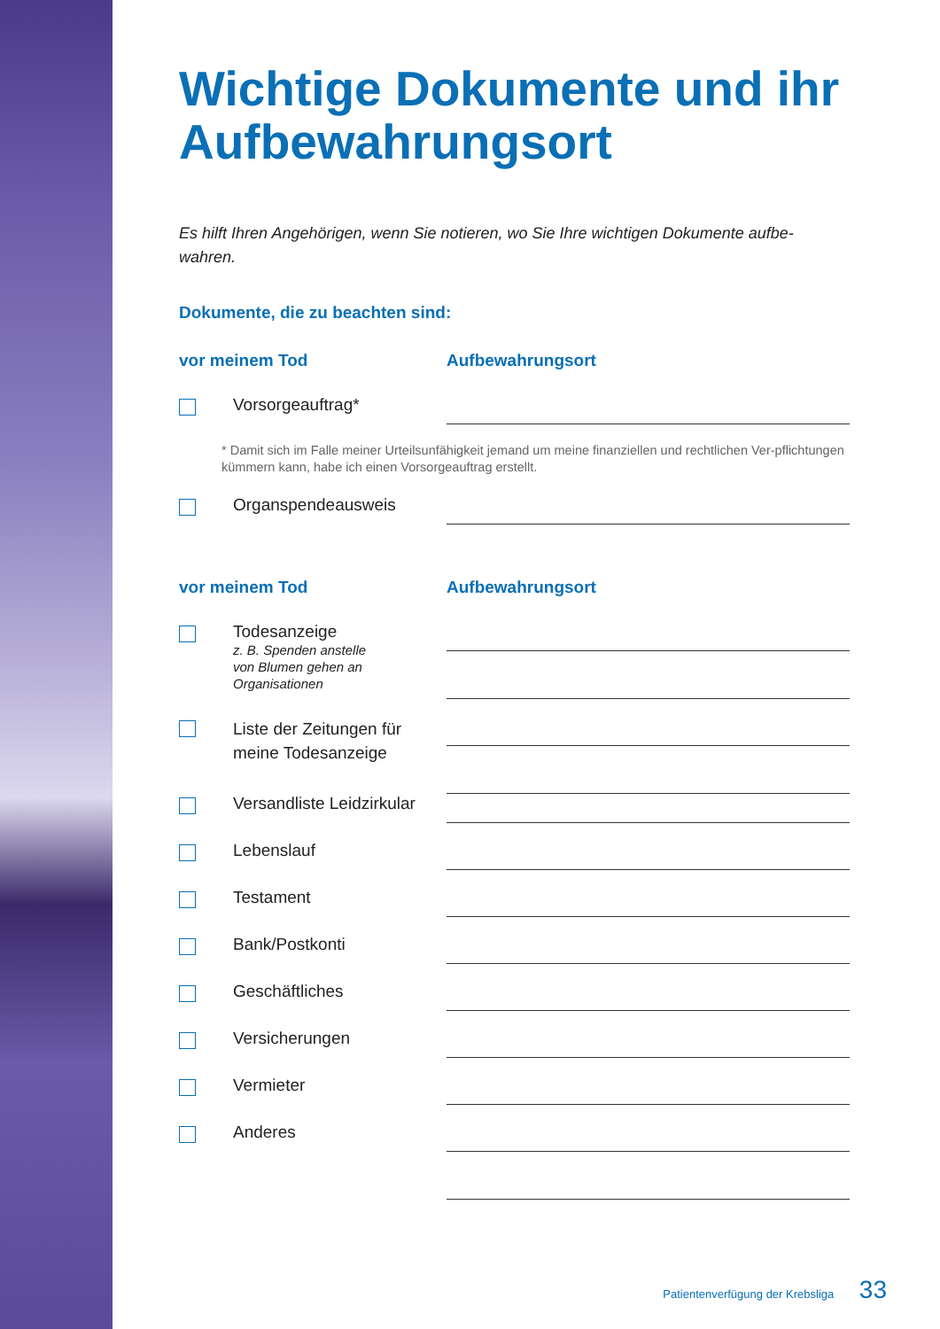Wichtige Dokumente und ihr Aufbewahrungsort
Es hilft Ihren Angehörigen, wenn Sie notieren, wo Sie Ihre wichtigen Dokumente aufbe-wahren.
Dokumente, die zu beachten sind:
vor meinem Tod Aufbewahrungsort
Vorsorgeauftrag*
* Damit sich im Falle meiner Urteilsunfähigkeit jemand um meine finanziellen und rechtlichen Ver-pflichtungen kümmern kann, habe ich einen Vorsorgeauftrag erstellt.
Organspendeausweis
vor meinem Tod Aufbewahrungsort
Todesanzeige
z. B. Spenden anstelle
von Blumen gehen an
Organisationen
Liste der Zeitungen für
meine Todesanzeige
Versandliste Leidzirkular
Lebenslauf
Testament
Bank/Postkonti
Geschäftliches
Versicherungen
Vermieter
Anderes
Patientenverfügung der Krebsliga 33